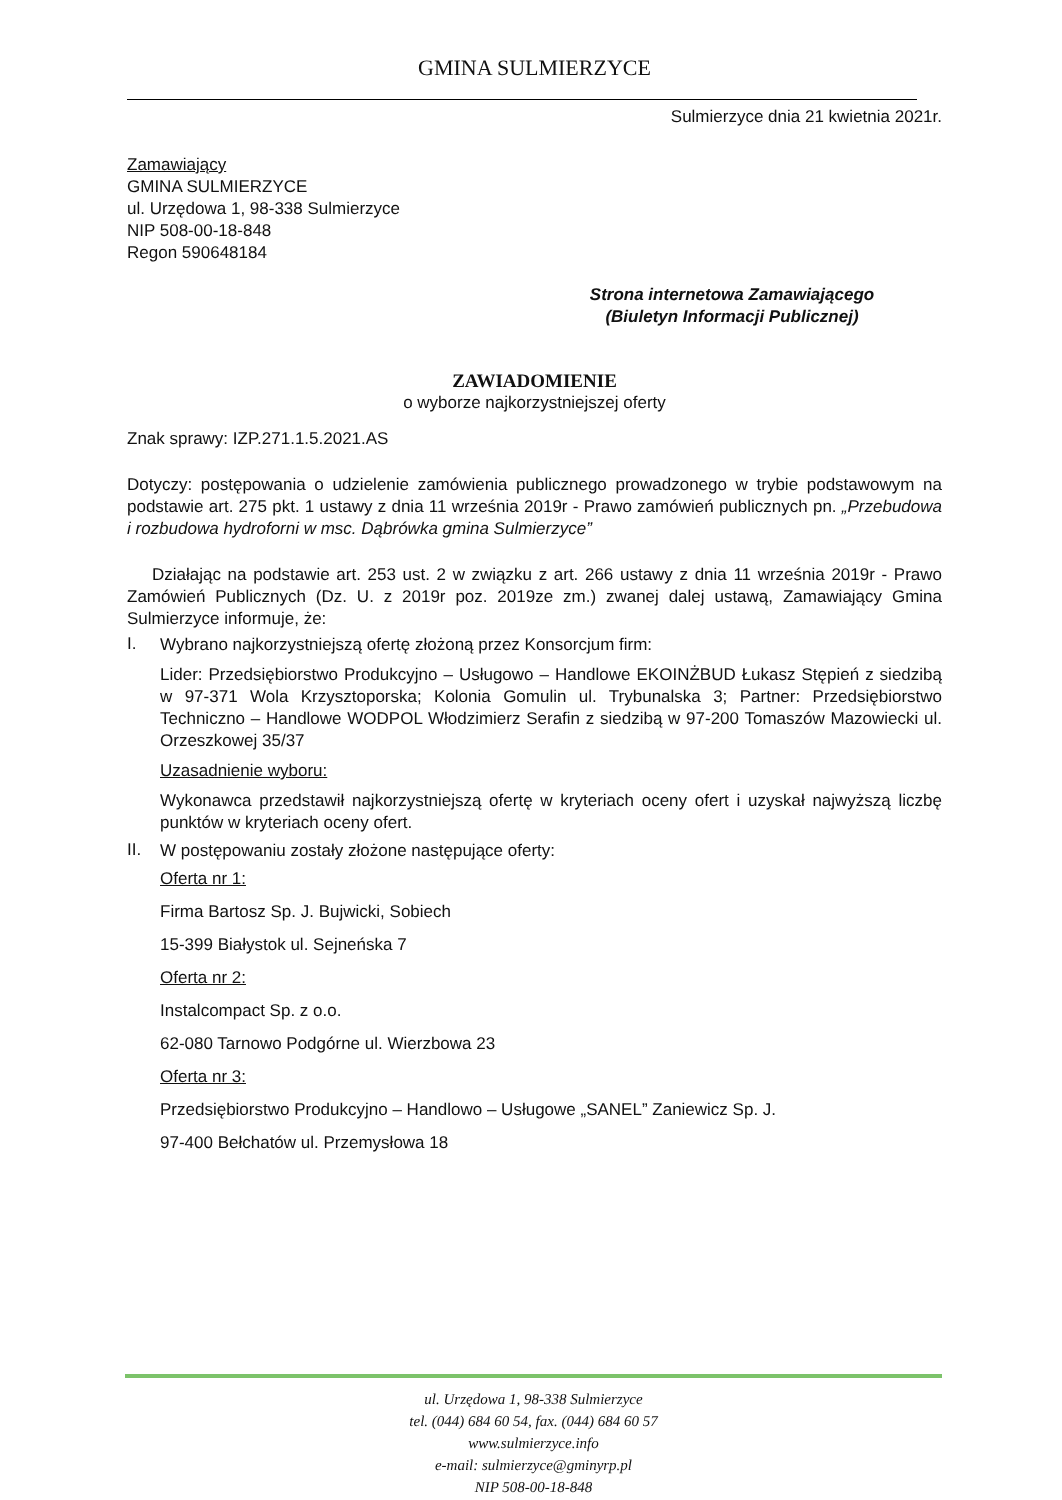GMINA SULMIERZYCE
Sulmierzyce dnia 21 kwietnia 2021r.
Zamawiający
GMINA SULMIERZYCE
ul. Urzędowa 1, 98-338 Sulmierzyce
NIP 508-00-18-848
Regon 590648184
Strona internetowa Zamawiającego
(Biuletyn Informacji Publicznej)
ZAWIADOMIENIE
o wyborze najkorzystniejszej oferty
Znak sprawy: IZP.271.1.5.2021.AS
Dotyczy: postępowania o udzielenie zamówienia publicznego prowadzonego w trybie podstawowym na podstawie art. 275 pkt. 1 ustawy z dnia 11 września 2019r - Prawo zamówień publicznych pn. „Przebudowa i rozbudowa hydroforni w msc. Dąbrówka gmina Sulmierzyce”
Działając na podstawie art. 253 ust. 2 w związku z art. 266 ustawy z dnia 11 września 2019r - Prawo Zamówień Publicznych (Dz. U. z 2019r poz. 2019ze zm.) zwanej dalej ustawą, Zamawiający Gmina Sulmierzyce informuje, że:
I.
Wybrano najkorzystniejszą ofertę złożoną przez Konsorcjum firm:
Lider: Przedsiębiorstwo Produkcyjno – Usługowo – Handlowe EKOINŻBUD Łukasz Stępień z siedzibą w 97-371 Wola Krzysztoporska; Kolonia Gomulin ul. Trybunalska 3; Partner: Przedsiębiorstwo Techniczno – Handlowe WODPOL Włodzimierz Serafin z siedzibą w 97-200 Tomaszów Mazowiecki ul. Orzeszkowej 35/37
Uzasadnienie wyboru:
Wykonawca przedstawił najkorzystniejszą ofertę w kryteriach oceny ofert i uzyskał najwyższą liczbę punktów w kryteriach oceny ofert.
II.
W postępowaniu zostały złożone następujące oferty:
Oferta nr 1:
Firma Bartosz Sp. J. Bujwicki, Sobiech
15-399 Białystok ul. Sejneńska 7
Oferta nr 2:
Instalcompact Sp. z o.o.
62-080 Tarnowo Podgórne ul. Wierzbowa 23
Oferta nr 3:
Przedsiębiorstwo Produkcyjno – Handlowo – Usługowe „SANEL” Zaniewicz Sp. J.
97-400 Bełchatów ul. Przemysłowa 18
ul. Urzędowa 1, 98-338 Sulmierzyce
tel. (044) 684 60 54, fax. (044) 684 60 57
www.sulmierzyce.info
e-mail: sulmierzyce@gminyrp.pl
NIP 508-00-18-848